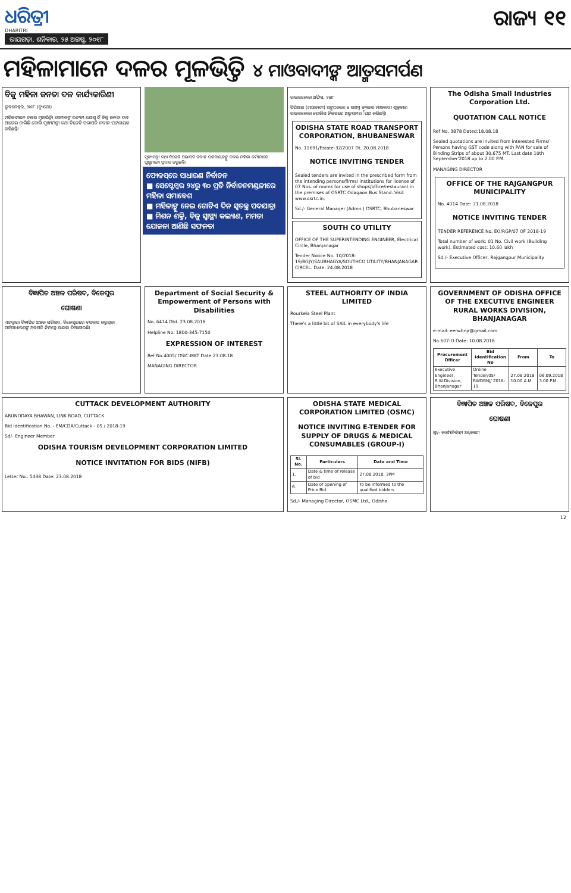ଧରିତ୍ରୀ
DHARITRI
ରାୟଗଡ଼ା, ଶନିବାର, ୨୫ ଅଗଷ୍ଟ, ୨୦୧୮
ରାଜ୍ୟ ୧୧
ମହିଳାମାନେ ଦଳର ମୂଳଭିତ୍ତି
୪ ମାଓବାଦୀଙ୍କ ଆତ୍ମସମର୍ପଣ
ବିଜୁ ମହିଳା ଜନତା ଦଳ କାର୍ଯ୍ୟକାରିଣୀ
ଭୁବନେଶ୍ୱର, ୨୪।୮ (ବ୍ୟୁରୋ)
ମହିଳାମାନେ ଦଳର ମୂଳଭିତ୍ତି। ସେମାନଙ୍କ ଉଦ୍ୟମ ଯୋଗୁ ହିଁ ବିଜୁ ଜନତା ଦଳ ଆଗେଇ ଚାଲିଛି ବୋଲି ମୁଖ୍ୟମନ୍ତ୍ରୀ ତଥା ବିଜେଡି ସଭାପତି ନବୀନ ପଟ୍ଟନାୟକ କହିଛନ୍ତି।
ମୁଖ୍ୟମନ୍ତ୍ରୀ ତଥା ବିଜେଡି ସଭାପତି ନବୀନ ପଟ୍ଟନାୟକଙ୍କୁ ଦଳର ମହିଳା କର୍ମୀମାନେ ପୁଷ୍ପମାଲ୍ୟ ପ୍ରଦାନ କରୁଛନ୍ତି।
ଫୋକସ୍‌ରେ ସାଧାରଣ ନିର୍ବାଚନ
■ ସେପ୍ଟେମ୍ବର ୨୪ରୁ ୩୦ ପ୍ରତି ନିର୍ବାଚନମଣ୍ଡଳୀରେ ମହିଳା ସମାବେଶ
■ ମହିଳାଙ୍କୁ ନେଇ ଗୋଟିଏ ଦିନ ସ୍ୱତନ୍ତ୍ର ପଦଯାତ୍ରା
■ ମିଶନ ଶକ୍ତି, ବିଜୁ ସ୍ୱାସ୍ଥ୍ୟ କଲ୍ୟାଣ, ମମତା ଯୋଜନା ଆଣିଛି ସଫଳତା
ରାଉରକେଲା ଅଫିସ, ୨୪।୮
ସିପିଆଇ (ମାଓବାଦୀ) ସଙ୍ଗଠନରେ ୪ ସଶସ୍ତ୍ର କ୍ୟାଡର ମାଓବାଦୀ ଶୁକ୍ରବାର ରାଉରକେଲା ପୋଲିସ ନିକଟରେ ଆତ୍ମସମର්ପଣ କରିଛନ୍ତି।
ODISHA STATE ROAD TRANSPORT CORPORATION, BHUBANESWAR
No. 11691/Estate-32/2007 Dt. 20.08.2018
NOTICE INVITING TENDER
Sealed tenders are invited in the prescribed form from the intending persons/firms/ institutions for license of 07 Nos. of rooms for use of shops/office/restaurant in the premises of OSRTC Odagaon Bus Stand. Visit www.osrtc.in.
Sd./- General Manager (Admn.) OSRTC, Bhubaneswar
SOUTH CO UTILITY
OFFICE OF THE SUPERINTENDING ENGINEER, Electrical Circle, Bhanjanagar
Tender Notice No. 10/2018-19/BGJY/SAUBHAGYA/SOUTHCO UTILITY/BHANJANAGAR CIRCEL. Date: 24.08.2018
The Odisha Small Industries Corporation Ltd.
QUOTATION CALL NOTICE
Ref No. 3878 Dated:18.08.18
Sealed quotations are invited from interested Firms/ Persons having GST code along with PAN for sale of Binding Strips of about 30.675 MT. Last date 10th September'2018 up to 2.00 P.M.
MANAGING DIRECTOR
OFFICE OF THE RAJGANGPUR MUNICIPALITY
No. 4014 Date: 21.08.2018
NOTICE INVITING TENDER
TENDER REFERENCE No. EO/RGP/07 OF 2018-19
Total number of work: 01 No. Civil work (Building work). Estimated cost: 10.60 lakh
Sd./- Executive Officer, Rajgangpur Municipality
ବିଜ୍ଞାପିତ ଅଞ୍ଚଳ ପରିଷଦ, ବିଜେପୁର
ଘୋଷଣା
ଏତଦ୍ୱାରା ବିଜ୍ଞାପିତ ଅଞ୍ଚଳ ପରିଷଦ, ବିଜେପୁରରେ ବସବାସ କରୁଥିବା ସର୍ବସାଧାରଣଙ୍କ ଅବଗତି ନିମନ୍ତେ ଜଣାଇ ଦିଆଯାଉଛି।
Department of Social Security & Empowerment of Persons with Disabilities
No. 6414 Dtd. 23.08.2018
Helpline No. 1800-345-7150
EXPRESSION OF INTEREST
Ref No.4005/ OSIC:MKT Date:23.08.18
MANAGING DIRECTOR
STEEL AUTHORITY OF INDIA LIMITED
Rourkela Steel Plant
There's a little bit of SAIL in everybody's life
GOVERNMENT OF ODISHA OFFICE OF THE EXECUTIVE ENGINEER RURAL WORKS DIVISION, BHANJANAGAR
e-mail: eerwbnjr@gmail.com
No.607-O Date: 10.08.2018
| Procurement Officer | Bid Identification No | From | To |
| --- | --- | --- | --- |
| Executive Engineer, R.W.Division, Bhanjanagar | Online Tender/05/ RWDBNJ/ 2018-19 | 27.08.2018 10.00 A.M. | 06.09.2018 3.00 P.M. |
CUTTACK DEVELOPMENT AUTHORITY
ARUNODAYA BHAWAN, LINK ROAD, CUTTACK
Bid Identification No. - EM/CDA/Cuttack - 05 / 2018-19
Sd/- Engineer Member
ODISHA TOURISM DEVELOPMENT CORPORATION LIMITED
NOTICE INVITATION FOR BIDS (NIFB)
Letter No.: 5438 Date: 23.08.2018
ODISHA STATE MEDICAL CORPORATION LIMITED (OSMC)
NOTICE INVITING E-TENDER FOR SUPPLY OF DRUGS & MEDICAL CONSUMABLES (GROUP-I)
| Sl. No. | Particulars | Date and Time |
| --- | --- | --- |
| 1. | Date & time of release of bid | 27.08.2018, 3PM |
| 6. | Date of opening of Price Bid | To be informed to the qualified bidders |
Sd./- Managing Director, OSMC Ltd., Odisha
ବିଜ୍ଞାପିତ ଅଞ୍ଚଳ ପରିଷଦ, ବିଜେପୁର
ଘୋଷଣା
ସ୍ୱା/- କାର୍ଯ୍ୟନିର୍ବାହୀ ଅଧିକାରୀ
12